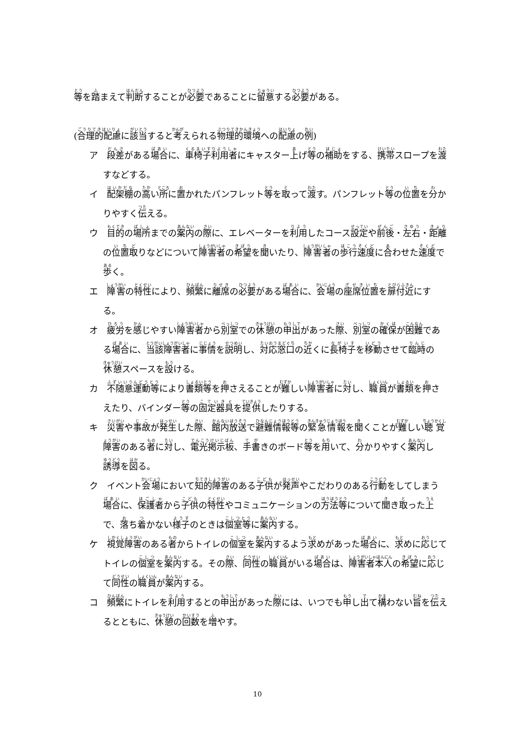等を踏まえて判断することが必要であることに留意する必要がある。
(合理的配慮に該当すると考えられる物理的環境への配慮の例)
ア　段差がある場合に、車椅子利用者にキャスター上げ等の補助をする、携帯スロープを渡すなどする。
イ　配架棚の高い所に置かれたパンフレット等を取って渡す。パンフレット等の位置を分かりやすく伝える。
ウ　目的の場所までの案内の際に、エレベーターを利用したコース設定や前後・左右・距離の位置取りなどについて障害者の希望を聞いたり、障害者の歩行速度に合わせた速度で歩く。
エ　障害の特性により、頻繁に離席の必要がある場合に、会場の座席位置を扉付近にする。
オ　疲労を感じやすい障害者から別室での休憩の申出があった際、別室の確保が困難である場合に、当該障害者に事情を説明し、対応窓口の近くに長椅子を移動させて臨時の休憩スペースを設ける。
カ　不随意運動等により書類等を押さえることが難しい障害者に対し、職員が書類を押さえたり、バインダー等の固定器具を提供したりする。
キ　災害や事故が発生した際、館内放送で避難情報等の緊急情報を聞くことが難しい聴覚障害のある者に対し、電光掲示板、手書きのボード等を用いて、分かりやすく案内し誘導を図る。
ク　イベント会場において知的障害のある子供が発声やこだわりのある行動をしてしまう場合に、保護者から子供の特性やコミュニケーションの方法等について聞き取った上で、落ち着かない様子のときは個室等に案内する。
ケ　視覚障害のある者からトイレの個室を案内するよう求めがあった場合に、求めに応じてトイレの個室を案内する。その際、同性の職員がいる場合は、障害者本人の希望に応じて同性の職員が案内する。
コ　頻繁にトイレを利用するとの申出があった際には、いつでも申し出て構わない旨を伝えるとともに、休憩の回数を増やす。
10